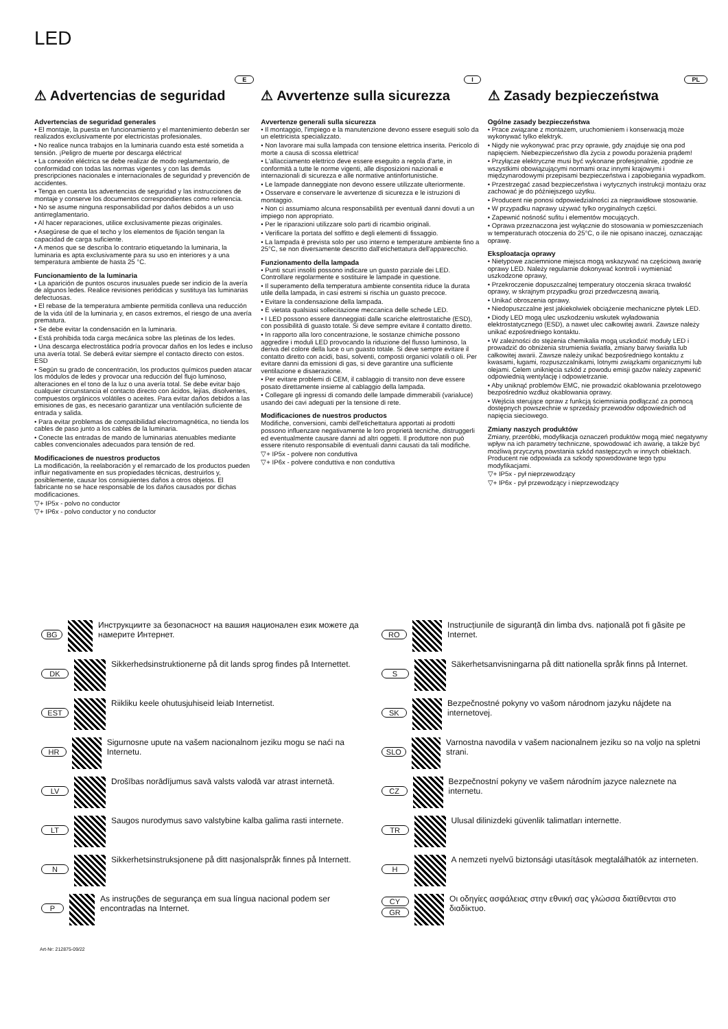LED
E
⚠ Advertencias de seguridad
Advertencias de seguridad generales
• El montaje, la puesta en funcionamiento y el mantenimiento deberán ser realizados exclusivamente por electricistas profesionales.
• No realice nunca trabajos en la luminaria cuando esta esté sometida a tensión. ¡Peligro de muerte por descarga eléctrica!
• La conexión eléctrica se debe realizar de modo reglamentario, de conformidad con todas las normas vigentes y con las demás prescripciones nacionales e internacionales de seguridad y prevención de accidentes.
• Tenga en cuenta las advertencias de seguridad y las instrucciones de montaje y conserve los documentos correspondientes como referencia.
• No se asume ninguna responsabilidad por daños debidos a un uso antirreglamentario.
• Al hacer reparaciones, utilice exclusivamente piezas originales.
• Asegúrese de que el techo y los elementos de fijación tengan la capacidad de carga suficiente.
• A menos que se describa lo contrario etiquetando la luminaria, la luminaria es apta exclusivamente para su uso en interiores y a una temperatura ambiente de hasta 25 °C.
Funcionamiento de la luminaria
• La aparición de puntos oscuros inusuales puede ser indicio de la avería de algunos ledes. Realice revisiones periódicas y sustituya las luminarias defectuosas.
• El rebase de la temperatura ambiente permitida conlleva una reducción de la vida útil de la luminaria y, en casos extremos, el riesgo de una avería prematura.
• Se debe evitar la condensación en la luminaria.
• Está prohibida toda carga mecánica sobre las pletinas de los ledes.
• Una descarga electrostática podría provocar daños en los ledes e incluso una avería total. Se deberá evitar siempre el contacto directo con estos. ESD
• Según su grado de concentración, los productos químicos pueden atacar los módulos de ledes y provocar una reducción del flujo luminoso, alteraciones en el tono de la luz o una avería total. Se debe evitar bajo cualquier circunstancia el contacto directo con ácidos, lejías, disolventes, compuestos orgánicos volátiles o aceites. Para evitar daños debidos a las emisiones de gas, es necesario garantizar una ventilación suficiente de entrada y salida.
• Para evitar problemas de compatibilidad electromagnética, no tienda los cables de paso junto a los cables de la luminaria.
• Conecte las entradas de mando de luminarias atenuables mediante cables convencionales adecuados para tensión de red.
Modificaciones de nuestros productos
La modificación, la reelaboración y el remarcado de los productos pueden influir negativamente en sus propiedades técnicas, destruirlos y, posiblemente, causar los consiguientes daños a otros objetos. El fabricante no se hace responsable de los daños causados por dichas modificaciones.
▽+ IP5x - polvo no conductor
▽+ IP6x - polvo conductor y no conductor
I
⚠ Avvertenze sulla sicurezza
Avvertenze generali sulla sicurezza
• Il montaggio, l'impiego e la manutenzione devono essere eseguiti solo da un elettricista specializzato.
• Non lavorare mai sulla lampada con tensione elettrica inserita. Pericolo di morte a causa di scossa elettrica!
• L'allacciamento elettrico deve essere eseguito a regola d'arte, in conformità a tutte le norme vigenti, alle disposizioni nazionali e internazionali di sicurezza e alle normative antinfortunistiche.
• Le lampade danneggiate non devono essere utilizzate ulteriormente.
• Osservare e conservare le avvertenze di sicurezza e le istruzioni di montaggio.
• Non ci assumiamo alcuna responsabilità per eventuali danni dovuti a un impiego non appropriato.
• Per le riparazioni utilizzare solo parti di ricambio originali.
• Verificare la portata del soffitto e degli elementi di fissaggio.
• La lampada è prevista solo per uso interno e temperature ambiente fino a 25°C, se non diversamente descritto dall'etichettatura dell'apparecchio.
Funzionamento della lampada
• Punti scuri insoliti possono indicare un guasto parziale dei LED. Controllare regolarmente e sostituire le lampade in questione.
• Il superamento della temperatura ambiente consentita riduce la durata utile della lampada, in casi estremi si rischia un guasto precoce.
• Evitare la condensazione della lampada.
• È vietata qualsiasi sollecitazione meccanica delle schede LED.
• I LED possono essere danneggiati dalle scariche elettrostatiche (ESD), con possibilità di guasto totale. Si deve sempre evitare il contatto diretto.
• In rapporto alla loro concentrazione, le sostanze chimiche possono aggredire i moduli LED provocando la riduzione del flusso luminoso, la deriva del colore della luce o un guasto totale. Si deve sempre evitare il contatto diretto con acidi, basi, solventi, composti organici volatili o oli. Per evitare danni da emissioni di gas, si deve garantire una sufficiente ventilazione e disaerazione.
• Per evitare problemi di CEM, il cablaggio di transito non deve essere posato direttamente insieme al cablaggio della lampada.
• Collegare gli ingressi di comando delle lampade dimmerabili (varialuce) usando dei cavi adeguati per la tensione di rete.
Modificaciones de nuestros productos
Modifiche, conversioni, cambi dell'etichettatura apportati ai prodotti possono influenzare negativamente le loro proprietà tecniche, distruggerli ed eventualmente causare danni ad altri oggetti. Il produttore non può essere ritenuto responsabile di eventuali danni causati da tali modifiche.
▽+ IP5x - polvere non conduttiva
▽+ IP6x - polvere conduttiva e non conduttiva
PL
⚠ Zasady bezpieczeństwa
Ogólne zasady bezpieczeństwa
• Prace związane z montażem, uruchomieniem i konserwacją może wykonywać tylko elektryk.
• Nigdy nie wykonywać prac przy oprawie, gdy znajduje się ona pod napięciem. Niebezpieczeństwo dla życia z powodu porażenia prądem!
• Przyłącze elektryczne musi być wykonane profesjonalnie, zgodnie ze wszystkimi obowiązującymi normami oraz innymi krajowymi i międzynarodowymi przepisami bezpieczeństwa i zapobiegania wypadkom.
• Przestrzegać zasad bezpieczeństwa i wytycznych instrukcji montażu oraz zachować je do późniejszego użytku.
• Producent nie ponosi odpowiedzialności za nieprawidłowe stosowanie.
• W przypadku naprawy używać tylko oryginalnych części.
• Zapewnić nośność sufitu i elementów mocujących.
• Oprawa przeznaczona jest wyłącznie do stosowania w pomieszczeniach w temperaturach otoczenia do 25°C, o ile nie opisano inaczej, oznaczając oprawę.
Eksploatacja oprawy
• Nietypowe zaciemnione miejsca mogą wskazywać na częściową awarię oprawy LED. Należy regularnie dokonywać kontroli i wymieniać uszkodzone oprawy,
• Przekroczenie dopuszczalnej temperatury otoczenia skraca trwałość oprawy, w skrajnym przypadku grozi przedwczesną awarią.
• Unikać obroszenia oprawy.
• Niedopuszczalne jest jakiekolwiek obciążenie mechaniczne płytek LED.
• Diody LED mogą ulec uszkodzeniu wskutek wyładowania elektrostatycznego (ESD), a nawet ulec całkowitej awarii. Zawsze należy unikać ezpośredniego kontaktu.
• W zależności do stężenia chemikalia mogą uszkodzić moduły LED i prowadzić do obniżenia strumienia światła, zmiany barwy światła lub całkowitej awarii. Zawsze należy unikać bezpośredniego kontaktu z kwasami, ługami, rozpuszczalnikami, lotnymi związkami organicznymi lub olejami. Celem uniknięcia szkód z powodu emisji gazów należy zapewnić odpowiednią wentylację i odpowietrzanie.
• Aby uniknąć problemów EMC, nie prowadzić okablowania przelotowego bezpośrednio wzdłuż okablowania oprawy.
• Wejścia sterujące opraw z funkcją ściemniania podłączać za pomocą dostępnych powszechnie w sprzedaży przewodów odpowiednich od napięcia sieciowego.
Zmiany naszych produktów
Zmiany, przeróbki, modyfikacja oznaczeń produktów mogą mieć negatywny wpływ na ich parametry techniczne, spowodować ich awarię, a także być możliwą przyczyną powstania szkód następczych w innych obiektach. Producent nie odpowiada za szkody spowodowane tego typu modyfikacjami.
▽+ IP5x - pył nieprzewodzący
▽+ IP6x - pył przewodzący i nieprzewodzący
BG
Инструкциите за безопасност на вашия национален език можете да намерите Интернет.
DK
Sikkerhedsinstruktionerne på dit lands sprog findes på Internettet.
EST
Riikliku keele ohutusjuhiseid leiab Internetist.
HR
Sigurnosne upute na vašem nacionalnom jeziku mogu se naći na Internetu.
LV
Drošības norādījumus savā valsts valodā var atrast internetā.
LT
Saugos nurodymus savo valstybine kalba galima rasti internete.
N
Sikkerhetsinstruksjonene på ditt nasjonalspråk finnes på Internett.
P
As instruções de segurança em sua língua nacional podem ser encontradas na Internet.
RO
Instrucțiunile de siguranță din limba dvs. națională pot fi găsite pe Internet.
S
Säkerhetsanvisningarna på ditt nationella språk finns på Internet.
SK
Bezpečnostné pokyny vo vašom národnom jazyku nájdete na internetovej.
SLO
Varnostna navodila v vašem nacionalnem jeziku so na voljo na spletni strani.
CZ
Bezpečnostní pokyny ve vašem národním jazyce naleznete na internetu.
TR
Ulusal dilinizdeki güvenlik talimatları internette.
H
A nemzeti nyelvű biztonsági utasítások megtalálhatók az interneten.
CY
GR
Οι οδηγίες ασφάλειας στην εθνική σας γλώσσα διατίθενται στο διαδίκτυο.
Art-Nr: 212875-09/22